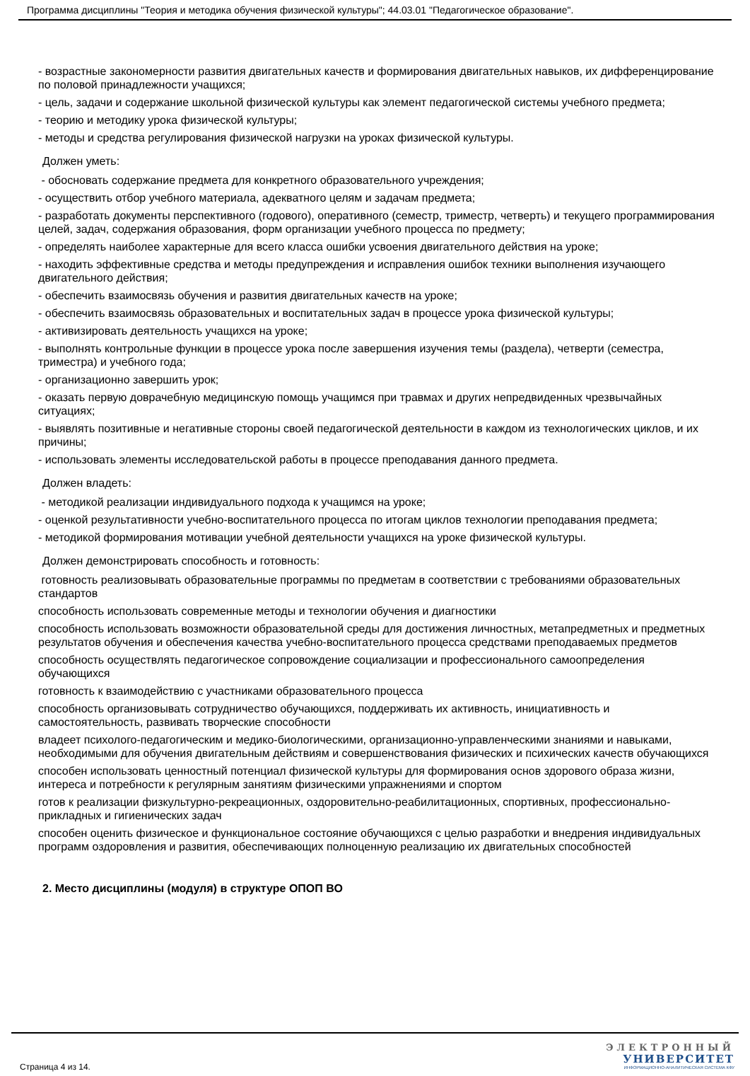Программа дисциплины "Теория и методика обучения физической культуры"; 44.03.01 "Педагогическое образование".
- возрастные закономерности развития двигательных качеств и формирования двигательных навыков, их дифференцирование по половой принадлежности учащихся;
- цель, задачи и содержание школьной физической культуры как элемент педагогической системы учебного предмета;
- теорию и методику урока физической культуры;
- методы и средства регулирования физической нагрузки на уроках физической культуры.
Должен уметь:
- обосновать содержание предмета для конкретного образовательного учреждения;
- осуществить отбор учебного материала, адекватного целям и задачам предмета;
- разработать документы перспективного (годового), оперативного (семестр, триместр, четверть) и текущего программирования целей, задач, содержания образования, форм организации учебного процесса по предмету;
- определять наиболее характерные для всего класса ошибки усвоения двигательного действия на уроке;
- находить эффективные средства и методы предупреждения и исправления ошибок техники выполнения изучающего двигательного действия;
- обеспечить взаимосвязь обучения и развития двигательных качеств на уроке;
- обеспечить взаимосвязь образовательных и воспитательных задач в процессе урока физической культуры;
- активизировать деятельность учащихся на уроке;
- выполнять контрольные функции в процессе урока после завершения изучения темы (раздела), четверти (семестра, триместра) и учебного года;
- организационно завершить урок;
- оказать первую доврачебную медицинскую помощь учащимся при травмах и других непредвиденных чрезвычайных ситуациях;
- выявлять позитивные и негативные стороны своей педагогической деятельности в каждом из технологических циклов, и их причины;
- использовать элементы исследовательской работы в процессе преподавания данного предмета.
Должен владеть:
- методикой реализации индивидуального подхода к учащимся на уроке;
- оценкой результативности учебно-воспитательного процесса по итогам циклов технологии преподавания предмета;
- методикой формирования мотивации учебной деятельности учащихся на уроке физической культуры.
Должен демонстрировать способность и готовность:
готовность реализовывать образовательные программы по предметам в соответствии с требованиями образовательных стандартов
способность использовать современные методы и технологии обучения и диагностики
способность использовать возможности образовательной среды для достижения личностных, метапредметных и предметных результатов обучения и обеспечения качества учебно-воспитательного процесса средствами преподаваемых предметов
способность осуществлять педагогическое сопровождение социализации и профессионального самоопределения обучающихся
готовность к взаимодействию с участниками образовательного процесса
способность организовывать сотрудничество обучающихся, поддерживать их активность, инициативность и самостоятельность, развивать творческие способности
владеет психолого-педагогическим и медико-биологическими, организационно-управленческими знаниями и навыками, необходимыми для обучения двигательным действиям и совершенствования физических и психических качеств обучающихся
способен использовать ценностный потенциал физической культуры для формирования основ здорового образа жизни, интереса и потребности к регулярным занятиям физическими упражнениями и спортом
готов к реализации физкультурно-рекреационных, оздоровительно-реабилитационных, спортивных, профессионально-прикладных и гигиенических задач
способен оценить физическое и функциональное состояние обучающихся с целью разработки и внедрения индивидуальных программ оздоровления и развития, обеспечивающих полноценную реализацию их двигательных способностей
2. Место дисциплины (модуля) в структуре ОПОП ВО
Страница 4 из 14.
ЭЛЕКТРОННЫЙ
УНИВЕРСИТЕТ
ИНФОРМАЦИОННО-АНАЛИТИЧЕСКАЯ СИСТЕМА КФУ